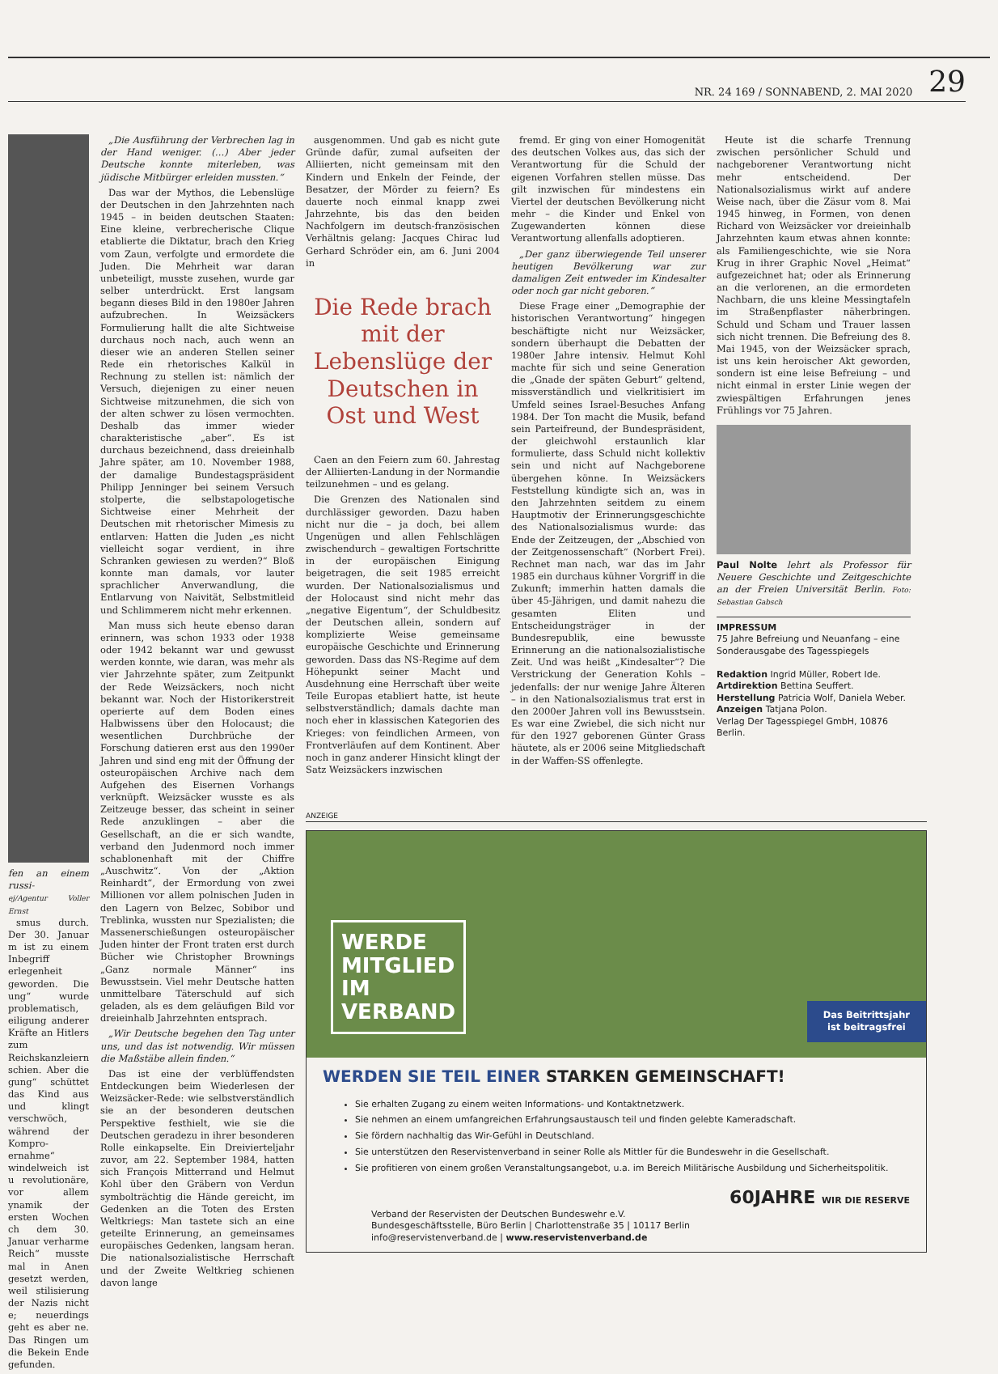NR. 24 169 / SONNABEND, 2. MAI 2020 29
fen an einem russi-
ej/Agentur Voller Ernst
smus durch. Der 30. Januar m ist zu einem Inbegriff erlegenheit geworden. Die ung“ wurde problematisch, eiligung anderer Kräfte an Hitlers zum Reichskanzleiern schien. Aber die gung“ schüttet das Kind aus und klingt verschwöch, während der Kompro­ernahme“ windelweich ist u revolutionäre, vor allem ynamik der ersten Wochen ch dem 30. Januar verharme Reich“ musste mal in Anen gesetzt werden, weil stilisierung der Nazis nicht e; neuerdings geht es aber ne. Das Ringen um die Bekein Ende gefunden.
„Die Ausführung der Verbrechen lag in der Hand weniger. (…) Aber jeder Deutsche konnte miterleben, was jüdische Mitbürger erleiden mussten.“
Das war der Mythos, die Lebenslüge der Deutschen in den Jahrzehnten nach 1945 – in beiden deutschen Staaten: Eine kleine, verbrecherische Clique etablierte die Diktatur, brach den Krieg vom Zaun, verfolgte und ermordete die Juden. Die Mehrheit war daran unbeteiligt, musste zusehen, wurde gar selber unterdrückt. Erst langsam begann dieses Bild in den 1980er Jahren aufzubrechen. In Weizsäckers Formulierung hallt die alte Sichtweise durchaus noch nach, auch wenn an dieser wie an anderen Stellen seiner Rede ein rhetorisches Kalkül in Rechnung zu stellen ist: nämlich der Versuch, diejenigen zu einer neuen Sichtweise mitzunehmen, die sich von der alten schwer zu lösen vermochten. Deshalb das immer wieder charakteristische „aber“. Es ist durchaus bezeichnend, dass dreieinhalb Jahre später, am 10. November 1988, der damalige Bundestagspräsident Philipp Jenninger bei seinem Versuch stolperte, die selbstapologetische Sichtweise einer Mehrheit der Deutschen mit rhetorischer Mimesis zu entlarven: Hatten die Juden „es nicht vielleicht sogar verdient, in ihre Schranken gewiesen zu werden?“ Bloß konnte man damals, vor lauter sprachlicher Anverwandlung, die Entlarvung von Naivität, Selbstmitleid und Schlimmerem nicht mehr erkennen.
Man muss sich heute ebenso daran erinnern, was schon 1933 oder 1938 oder 1942 bekannt war und gewusst werden konnte, wie daran, was mehr als vier Jahrzehnte später, zum Zeitpunkt der Rede Weizsäckers, noch nicht bekannt war. Noch der Historikerstreit operierte auf dem Boden eines Halbwissens über den Holocaust; die wesentlichen Durchbrüche der Forschung datieren erst aus den 1990er Jahren und sind eng mit der Öffnung der osteuropäischen Archive nach dem Aufgehen des Eisernen Vorhangs verknüpft. Weizsäcker wusste es als Zeitzeuge besser, das scheint in seiner Rede anzuklingen – aber die Gesellschaft, an die er sich wandte, verband den Judenmord noch immer schablonenhaft mit der Chiffre „Auschwitz“. Von der „Aktion Reinhardt“, der Ermordung von zwei Millionen vor allem polnischen Juden in den Lagern von Belzec, Sobibor und Treblinka, wussten nur Spezialisten; die Massenerschießungen osteuropäischer Juden hinter der Front traten erst durch Bücher wie Christopher Brownings „Ganz normale Männer“ ins Bewusstsein. Viel mehr Deutsche hatten unmittelbare Täterschuld auf sich geladen, als es dem geläufigen Bild vor dreieinhalb Jahrzehnten entsprach.
„Wir Deutsche begehen den Tag unter uns, und das ist notwendig. Wir müssen die Maßstäbe allein finden.“
Das ist eine der verblüffendsten Entdeckungen beim Wiederlesen der Weizsäcker-Rede: wie selbstverständlich sie an der besonderen deutschen Perspektive festhielt, wie sie die Deutschen geradezu in ihrer besonderen Rolle einkapselte. Ein Dreivierteljahr zuvor, am 22. September 1984, hatten sich François Mitterrand und Helmut Kohl über den Gräbern von Verdun symbolträchtig die Hände gereicht, im Gedenken an die Toten des Ersten Weltkriegs: Man tastete sich an eine geteilte Erinnerung, an gemeinsames europäisches Gedenken, langsam heran. Die nationalsozialistische Herrschaft und der Zweite Weltkrieg schienen davon lange
ausgenommen. Und gab es nicht gute Gründe dafür, zumal aufseiten der Alliierten, nicht gemeinsam mit den Kindern und Enkeln der Feinde, der Besatzer, der Mörder zu feiern? Es dauerte noch einmal knapp zwei Jahrzehnte, bis das den beiden Nachfolgern im deutsch-französischen Verhältnis gelang: Jacques Chirac lud Gerhard Schröder ein, am 6. Juni 2004 in
Die Rede brach mit der Lebenslüge der Deutschen in Ost und West
Caen an den Feiern zum 60. Jahrestag der Alliierten-Landung in der Normandie teilzunehmen – und es gelang.
Die Grenzen des Nationalen sind durchlässiger geworden. Dazu haben nicht nur die – ja doch, bei allem Ungenügen und allen Fehlschlägen zwischendurch – gewaltigen Fortschritte in der europäischen Einigung beigetragen, die seit 1985 erreicht wurden. Der Nationalsozialismus und der Holocaust sind nicht mehr das „negative Eigentum“, der Schuldbesitz der Deutschen allein, sondern auf komplizierte Weise gemeinsame europäische Geschichte und Erinnerung geworden. Dass das NS-Regime auf dem Höhepunkt seiner Macht und Ausdehnung eine Herrschaft über weite Teile Europas etabliert hatte, ist heute selbstverständlich; damals dachte man noch eher in klassischen Kategorien des Krieges: von feindlichen Armeen, von Frontverläufen auf dem Kontinent. Aber noch in ganz anderer Hinsicht klingt der Satz Weizsäckers inzwischen
fremd. Er ging von einer Homogenität des deutschen Volkes aus, das sich der Verantwortung für die Schuld der eigenen Vorfahren stellen müsse. Das gilt inzwischen für mindestens ein Viertel der deutschen Bevölkerung nicht mehr – die Kinder und Enkel von Zugewanderten können diese Verantwortung allenfalls adoptieren.
„Der ganz überwiegende Teil unserer heutigen Bevölkerung war zur damaligen Zeit entweder im Kindesalter oder noch gar nicht geboren.“
Diese Frage einer „Demographie der historischen Verantwortung“ hingegen beschäftigte nicht nur Weizsäcker, sondern überhaupt die Debatten der 1980er Jahre intensiv. Helmut Kohl machte für sich und seine Generation die „Gnade der späten Geburt“ geltend, missverständlich und vielkritisiert im Umfeld seines Israel-Besuches Anfang 1984. Der Ton macht die Musik, befand sein Parteifreund, der Bundespräsident, der gleichwohl erstaunlich klar formulierte, dass Schuld nicht kollektiv sein und nicht auf Nachgeborene übergehen könne. In Weizsäckers Feststellung kündigte sich an, was in den Jahrzehnten seitdem zu einem Hauptmotiv der Erinnerungsgeschichte des Nationalsozialismus wurde: das Ende der Zeitzeugen, der „Abschied von der Zeitgenossenschaft“ (Norbert Frei). Rechnet man nach, war das im Jahr 1985 ein durchaus kühner Vorgriff in die Zukunft; immerhin hatten damals die über 45-Jährigen, und damit nahezu die gesamten Eliten und Entscheidungsträger in der Bundesrepublik, eine bewusste Erinnerung an die nationalsozialistische Zeit. Und was heißt „Kindesalter“? Die Verstrickung der Generation Kohls – jedenfalls: der nur wenige Jahre Älteren – in den Nationalsozialismus trat erst in den 2000er Jahren voll ins Bewusstsein. Es war eine Zwiebel, die sich nicht nur für den 1927 geborenen Günter Grass häutete, als er 2006 seine Mitgliedschaft in der Waffen-SS offenlegte.
Heute ist die scharfe Trennung zwischen persönlicher Schuld und nachgeborener Verantwortung nicht mehr entscheidend. Der Nationalsozialismus wirkt auf andere Weise nach, über die Zäsur vom 8. Mai 1945 hinweg, in Formen, von denen Richard von Weizsäcker vor dreieinhalb Jahrzehnten kaum etwas ahnen konnte: als Familiengeschichte, wie sie Nora Krug in ihrer Graphic Novel „Heimat“ aufgezeichnet hat; oder als Erinnerung an die verlorenen, an die ermordeten Nachbarn, die uns kleine Messingtafeln im Straßenpflaster näherbringen. Schuld und Scham und Trauer lassen sich nicht trennen. Die Befreiung des 8. Mai 1945, von der Weizsäcker sprach, ist uns kein heroischer Akt geworden, sondern ist eine leise Befreiung – und nicht einmal in erster Linie wegen der zwiespältigen Erfahrungen jenes Frühlings vor 75 Jahren.
Paul Nolte lehrt als Professor für Neuere Geschichte und Zeitgeschichte an der Freien Universität Berlin. Foto: Sebastian Gabsch
IMPRESSUM
75 Jahre Befreiung und Neuanfang – eine Sonderausgabe des Tagesspiegels
Redaktion Ingrid Müller, Robert Ide.
Artdirektion Bettina Seuffert.
Herstellung Patricia Wolf, Daniela Weber.
Anzeigen Tatjana Polon.
Verlag Der Tagesspiegel GmbH, 10876 Berlin.
ANZEIGE
WERDE
MITGLIED
IM
VERBAND
Das Beitrittsjahr
ist beitragsfrei
WERDEN SIE TEIL EINER STARKEN GEMEINSCHAFT!
Sie erhalten Zugang zu einem weiten Informations- und Kontaktnetzwerk.
Sie nehmen an einem umfangreichen Erfahrungsaustausch teil und finden gelebte Kameradschaft.
Sie fördern nachhaltig das Wir-Gefühl in Deutschland.
Sie unterstützen den Reservistenverband in seiner Rolle als Mittler für die Bundeswehr in die Gesellschaft.
Sie profitieren von einem großen Veranstaltungsangebot, u.a. im Bereich Militärische Ausbildung und Sicherheitspolitik.
60JAHRE WIR DIE RESERVE
Verband der Reservisten der Deutschen Bundeswehr e.V.
Bundesgeschäftsstelle, Büro Berlin | Charlottenstraße 35 | 10117 Berlin
info@reservistenverband.de | www.reservistenverband.de